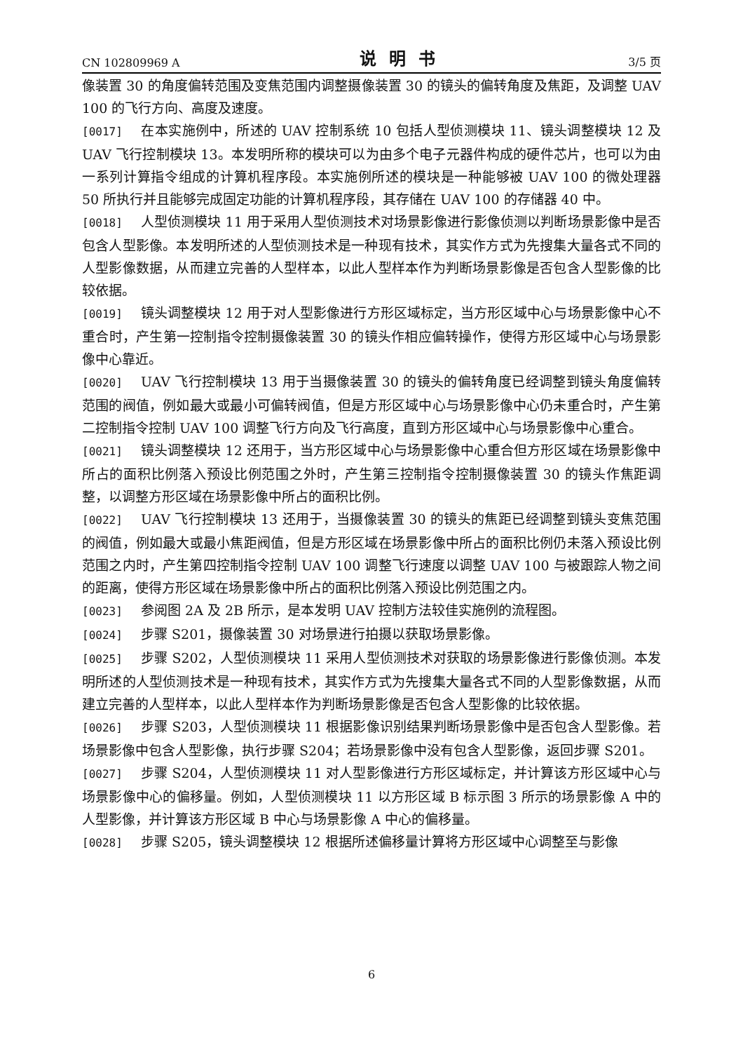CN 102809969 A 说明书 3/5 页
像装置 30 的角度偏转范围及变焦范围内调整摄像装置 30 的镜头的偏转角度及焦距，及调整 UAV 100 的飞行方向、高度及速度。
[0017] 在本实施例中，所述的 UAV 控制系统 10 包括人型侦测模块 11、镜头调整模块 12 及 UAV 飞行控制模块 13。本发明所称的模块可以为由多个电子元器件构成的硬件芯片，也可以为由一系列计算指令组成的计算机程序段。本实施例所述的模块是一种能够被 UAV 100 的微处理器 50 所执行并且能够完成固定功能的计算机程序段，其存储在 UAV 100 的存储器 40 中。
[0018] 人型侦测模块 11 用于采用人型侦测技术对场景影像进行影像侦测以判断场景影像中是否包含人型影像。本发明所述的人型侦测技术是一种现有技术，其实作方式为先搜集大量各式不同的人型影像数据，从而建立完善的人型样本，以此人型样本作为判断场景影像是否包含人型影像的比较依据。
[0019] 镜头调整模块 12 用于对人型影像进行方形区域标定，当方形区域中心与场景影像中心不重合时，产生第一控制指令控制摄像装置 30 的镜头作相应偏转操作，使得方形区域中心与场景影像中心靠近。
[0020] UAV 飞行控制模块 13 用于当摄像装置 30 的镜头的偏转角度已经调整到镜头角度偏转范围的阀值，例如最大或最小可偏转阀值，但是方形区域中心与场景影像中心仍未重合时，产生第二控制指令控制 UAV 100 调整飞行方向及飞行高度，直到方形区域中心与场景影像中心重合。
[0021] 镜头调整模块 12 还用于，当方形区域中心与场景影像中心重合但方形区域在场景影像中所占的面积比例落入预设比例范围之外时，产生第三控制指令控制摄像装置 30 的镜头作焦距调整，以调整方形区域在场景影像中所占的面积比例。
[0022] UAV 飞行控制模块 13 还用于，当摄像装置 30 的镜头的焦距已经调整到镜头变焦范围的阀值，例如最大或最小焦距阀值，但是方形区域在场景影像中所占的面积比例仍未落入预设比例范围之内时，产生第四控制指令控制 UAV 100 调整飞行速度以调整 UAV 100 与被跟踪人物之间的距离，使得方形区域在场景影像中所占的面积比例落入预设比例范围之内。
[0023] 参阅图 2A 及 2B 所示，是本发明 UAV 控制方法较佳实施例的流程图。
[0024] 步骤 S201，摄像装置 30 对场景进行拍摄以获取场景影像。
[0025] 步骤 S202，人型侦测模块 11 采用人型侦测技术对获取的场景影像进行影像侦测。本发明所述的人型侦测技术是一种现有技术，其实作方式为先搜集大量各式不同的人型影像数据，从而建立完善的人型样本，以此人型样本作为判断场景影像是否包含人型影像的比较依据。
[0026] 步骤 S203，人型侦测模块 11 根据影像识别结果判断场景影像中是否包含人型影像。若场景影像中包含人型影像，执行步骤 S204；若场景影像中没有包含人型影像，返回步骤 S201。
[0027] 步骤 S204，人型侦测模块 11 对人型影像进行方形区域标定，并计算该方形区域中心与场景影像中心的偏移量。例如，人型侦测模块 11 以方形区域 B 标示图 3 所示的场景影像 A 中的人型影像，并计算该方形区域 B 中心与场景影像 A 中心的偏移量。
[0028] 步骤 S205，镜头调整模块 12 根据所述偏移量计算将方形区域中心调整至与影像
6